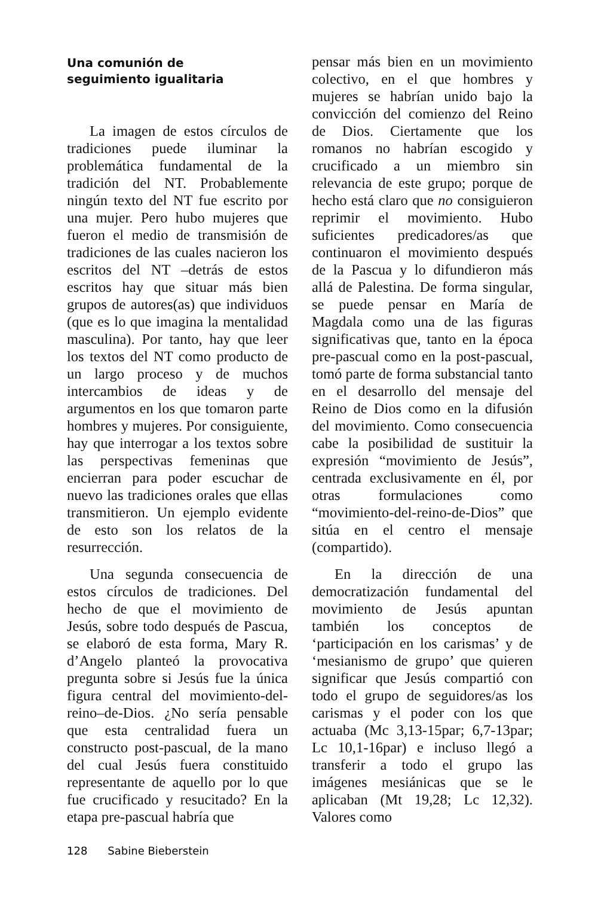Una comunión de
seguimiento igualitaria
La imagen de estos círculos de tradiciones puede iluminar la problemática fundamental de la tradición del NT. Probablemente ningún texto del NT fue escrito por una mujer. Pero hubo mujeres que fueron el medio de transmisión de tradiciones de las cuales nacieron los escritos del NT –detrás de estos escritos hay que situar más bien grupos de autores(as) que individuos (que es lo que imagina la mentalidad masculina). Por tanto, hay que leer los textos del NT como producto de un largo proceso y de muchos intercambios de ideas y de argumentos en los que tomaron parte hombres y mujeres. Por consiguiente, hay que interrogar a los textos sobre las perspectivas femeninas que encierran para poder escuchar de nuevo las tradiciones orales que ellas transmitieron. Un ejemplo evidente de esto son los relatos de la resurrección.
Una segunda consecuencia de estos círculos de tradiciones. Del hecho de que el movimiento de Jesús, sobre todo después de Pascua, se elaboró de esta forma, Mary R. d’Angelo planteó la provocativa pregunta sobre si Jesús fue la única figura central del movimiento-del-reino–de-Dios. ¿No sería pensable que esta centralidad fuera un constructo post-pascual, de la mano del cual Jesús fuera constituido representante de aquello por lo que fue crucificado y resucitado? En la etapa pre-pascual habría que
pensar más bien en un movimiento colectivo, en el que hombres y mujeres se habrían unido bajo la convicción del comienzo del Reino de Dios. Ciertamente que los romanos no habrían escogido y crucificado a un miembro sin relevancia de este grupo; porque de hecho está claro que no consiguieron reprimir el movimiento. Hubo suficientes predicadores/as que continuaron el movimiento después de la Pascua y lo difundieron más allá de Palestina. De forma singular, se puede pensar en María de Magdala como una de las figuras significativas que, tanto en la época pre-pascual como en la post-pascual, tomó parte de forma substancial tanto en el desarrollo del mensaje del Reino de Dios como en la difusión del movimiento. Como consecuencia cabe la posibilidad de sustituir la expresión “movimiento de Jesús”, centrada exclusivamente en él, por otras formulaciones como “movimiento-del-reino-de-Dios” que sitúa en el centro el mensaje (compartido).
En la dirección de una democratización fundamental del movimiento de Jesús apuntan también los conceptos de ‘participación en los carismas’ y de ‘mesianismo de grupo’ que quieren significar que Jesús compartió con todo el grupo de seguidores/as los carismas y el poder con los que actuaba (Mc 3,13-15par; 6,7-13par; Lc 10,1-16par) e incluso llegó a transferir a todo el grupo las imágenes mesiánicas que se le aplicaban (Mt 19,28; Lc 12,32). Valores como
128 Sabine Bieberstein